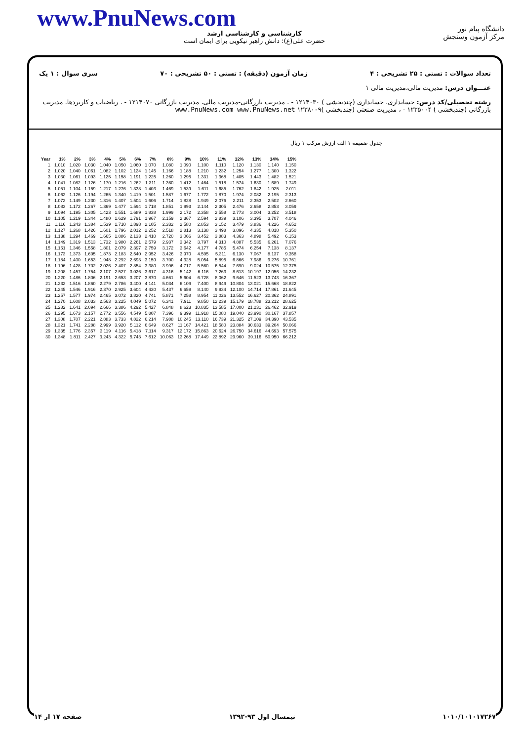www.PnuNews.com
کارشناسی و کارشناسی ارشد
حضرت علی(ع): دانش راهبر نیکویی برای ایمان است
دانشگاه پیام نور
مرکز آزمون وسنجش
تعداد سوالات : تستی : ۲۵ تشریحی : ۴ زمان آزمون (دقیقه) : تستی : ۵۰ تشریحی : ۷۰ سری سوال : ۱ یک
عنـــوان درس: مدیریت مالی،مدیریت مالی ۱
رشته تحصیلی/کد درس: حسابداری، حسابداری (چندبخشی ) ۱۲۱۴۰۳۰ - ، مدیریت بازرگانی-مدیریت مالی، مدیریت بازرگانی ۱۲۱۴۰۷۰ - ، ریاضیات و کاربردها، مدیریت بازرگانی (چندبخشی ) ۱۲۳۵۰۰۴ - ، مدیریت صنعتی (چندبخشی )۱۲۳۸۰۰۹ www.PnuNews.com www.PnuNews.net
جدول ضمیمه ۱ الف ارزش مرکب ۱ ریال
| Year | 1% | 2% | 3% | 4% | 5% | 6% | 7% | 8% | 9% | 10% | 11% | 12% | 13% | 14% | 15% |
| --- | --- | --- | --- | --- | --- | --- | --- | --- | --- | --- | --- | --- | --- | --- | --- |
| 1 | 1.010 | 1.020 | 1.030 | 1.040 | 1.050 | 1.060 | 1.070 | 1.080 | 1.090 | 1.100 | 1.110 | 1.120 | 1.130 | 1.140 | 1.150 |
| 2 | 1.020 | 1.040 | 1.061 | 1.082 | 1.102 | 1.124 | 1.145 | 1.166 | 1.188 | 1.210 | 1.232 | 1.254 | 1.277 | 1.300 | 1.322 |
| 3 | 1.030 | 1.061 | 1.093 | 1.125 | 1.158 | 1.191 | 1.225 | 1.260 | 1.295 | 1.331 | 1.368 | 1.405 | 1.443 | 1.482 | 1.521 |
| 4 | 1.041 | 1.082 | 1.126 | 1.170 | 1.216 | 1.262 | 1.311 | 1.360 | 1.412 | 1.464 | 1.518 | 1.574 | 1.630 | 1.689 | 1.749 |
| 5 | 1.051 | 1.104 | 1.159 | 1.217 | 1.276 | 1.338 | 1.403 | 1.469 | 1.539 | 1.611 | 1.685 | 1.762 | 1.842 | 1.925 | 2.011 |
| 6 | 1.062 | 1.126 | 1.194 | 1.265 | 1.340 | 1.419 | 1.501 | 1.587 | 1.677 | 1.772 | 1.870 | 1.974 | 2.082 | 2.195 | 2.313 |
| 7 | 1.072 | 1.149 | 1.230 | 1.316 | 1.407 | 1.504 | 1.606 | 1.714 | 1.828 | 1.949 | 2.076 | 2.211 | 2.353 | 2.502 | 2.660 |
| 8 | 1.083 | 1.172 | 1.267 | 1.369 | 1.477 | 1.594 | 1.718 | 1.851 | 1.993 | 2.144 | 2.305 | 2.476 | 2.658 | 2.853 | 3.059 |
| 9 | 1.094 | 1.195 | 1.305 | 1.423 | 1.551 | 1.689 | 1.838 | 1.999 | 2.172 | 2.358 | 2.558 | 2.773 | 3.004 | 3.252 | 3.518 |
| 10 | 1.105 | 1.219 | 1.344 | 1.480 | 1.629 | 1.791 | 1.967 | 2.159 | 2.367 | 2.594 | 2.839 | 3.106 | 3.395 | 3.707 | 4.046 |
| 11 | 1.116 | 1.243 | 1.384 | 1.539 | 1.710 | 1.898 | 2.105 | 2.332 | 2.580 | 2.853 | 3.152 | 3.479 | 3.836 | 4.226 | 4.652 |
| 12 | 1.127 | 1.268 | 1.426 | 1.601 | 1.796 | 2.012 | 2.252 | 2.518 | 2.813 | 3.138 | 3.498 | 3.896 | 4.335 | 4.818 | 5.350 |
| 13 | 1.138 | 1.294 | 1.469 | 1.665 | 1.886 | 2.133 | 2.410 | 2.720 | 3.066 | 3.452 | 3.883 | 4.363 | 4.898 | 5.492 | 6.153 |
| 14 | 1.149 | 1.319 | 1.513 | 1.732 | 1.980 | 2.261 | 2.579 | 2.937 | 3.342 | 3.797 | 4.310 | 4.887 | 5.535 | 6.261 | 7.076 |
| 15 | 1.161 | 1.346 | 1.558 | 1.801 | 2.079 | 2.397 | 2.759 | 3.172 | 3.642 | 4.177 | 4.785 | 5.474 | 6.254 | 7.138 | 8.137 |
| 16 | 1.173 | 1.373 | 1.605 | 1.873 | 2.183 | 2.540 | 2.952 | 3.426 | 3.970 | 4.595 | 5.311 | 6.130 | 7.067 | 8.137 | 9.358 |
| 17 | 1.184 | 1.400 | 1.653 | 1.948 | 2.292 | 2.693 | 3.159 | 3.700 | 4.328 | 5.054 | 5.895 | 6.866 | 7.986 | 9.276 | 10.761 |
| 18 | 1.196 | 1.428 | 1.702 | 2.026 | 2.407 | 2.854 | 3.380 | 3.996 | 4.717 | 5.560 | 6.544 | 7.690 | 9.024 | 10.575 | 12.375 |
| 19 | 1.208 | 1.457 | 1.754 | 2.107 | 2.527 | 3.026 | 3.617 | 4.316 | 5.142 | 6.116 | 7.263 | 8.613 | 10.197 | 12.056 | 14.232 |
| 20 | 1.220 | 1.486 | 1.806 | 2.191 | 2.653 | 3.207 | 3.870 | 4.661 | 5.604 | 6.728 | 8.062 | 9.646 | 11.523 | 13.743 | 16.367 |
| 21 | 1.232 | 1.516 | 1.860 | 2.279 | 2.786 | 3.400 | 4.141 | 5.034 | 6.109 | 7.400 | 8.949 | 10.804 | 13.021 | 15.668 | 18.822 |
| 22 | 1.245 | 1.546 | 1.916 | 2.370 | 2.925 | 3.604 | 4.430 | 5.437 | 6.659 | 8.140 | 9.934 | 12.100 | 14.714 | 17.861 | 21.645 |
| 23 | 1.257 | 1.577 | 1.974 | 2.465 | 3.072 | 3.820 | 4.741 | 5.871 | 7.258 | 8.954 | 11.026 | 13.552 | 16.627 | 20.362 | 24.891 |
| 24 | 1.270 | 1.608 | 2.033 | 2.563 | 3.225 | 4.049 | 5.072 | 6.341 | 7.911 | 9.850 | 12.239 | 15.179 | 18.788 | 23.212 | 28.625 |
| 25 | 1.282 | 1.641 | 2.094 | 2.666 | 3.386 | 4.292 | 5.427 | 6.848 | 8.623 | 10.835 | 13.585 | 17.000 | 21.231 | 26.462 | 32.919 |
| 26 | 1.295 | 1.673 | 2.157 | 2.772 | 3.556 | 4.549 | 5.807 | 7.396 | 9.399 | 11.918 | 15.080 | 19.040 | 23.990 | 30.167 | 37.857 |
| 27 | 1.308 | 1.707 | 2.221 | 2.883 | 3.733 | 4.822 | 6.214 | 7.988 | 10.245 | 13.110 | 16.739 | 21.325 | 27.109 | 34.390 | 43.535 |
| 28 | 1.321 | 1.741 | 2.288 | 2.999 | 3.920 | 5.112 | 6.649 | 8.627 | 11.167 | 14.421 | 18.580 | 23.884 | 30.633 | 39.204 | 50.066 |
| 29 | 1.335 | 1.776 | 2.357 | 3.119 | 4.116 | 5.418 | 7.114 | 9.317 | 12.172 | 15.863 | 20.624 | 26.750 | 34.616 | 44.693 | 57.575 |
| 30 | 1.348 | 1.811 | 2.427 | 3.243 | 4.322 | 5.743 | 7.612 | 10.063 | 13.268 | 17.449 | 22.892 | 29.960 | 39.116 | 50.950 | 66.212 |
۱۰۱۰/۱۰۱۰۱۷۲۶۷ نیمسال اول ۹۳-۱۳۹۲ صفحه ۱۷ از ۱۴